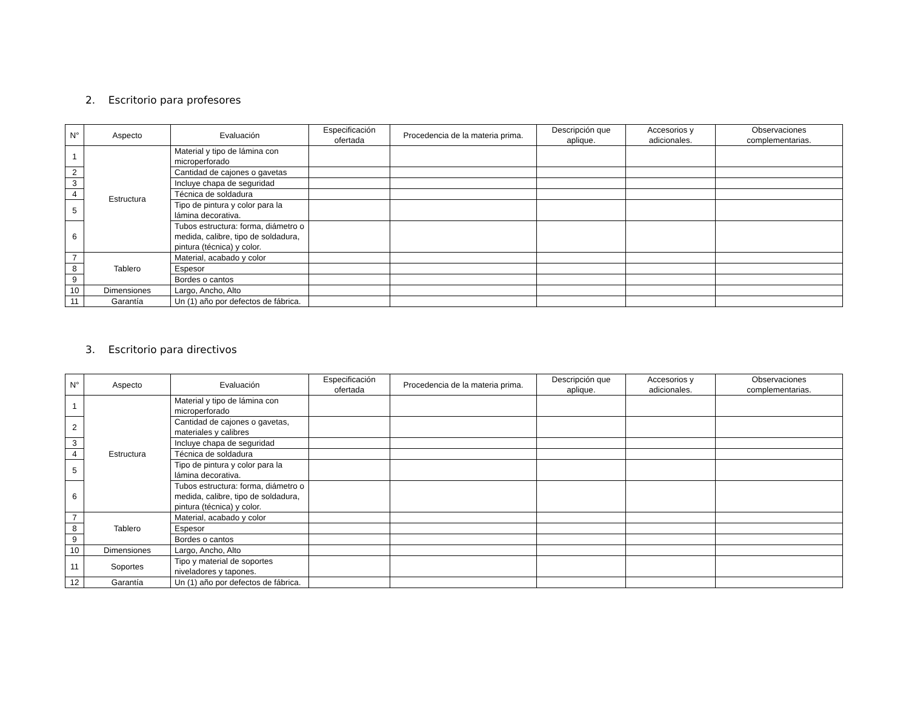2. Escritorio para profesores
| N° | Aspecto | Evaluación | Especificación ofertada | Procedencia de la materia prima. | Descripción que aplique. | Accesorios y adicionales. | Observaciones complementarias. |
| --- | --- | --- | --- | --- | --- | --- | --- |
| 1 | Estructura | Material y tipo de lámina con microperforado | | | | | |
| 2 | | Cantidad de cajones o gavetas | | | | | |
| 3 | | Incluye chapa de seguridad | | | | | |
| 4 | | Técnica de soldadura | | | | | |
| 5 | | Tipo de pintura y color para la lámina decorativa. | | | | | |
| 6 | | Tubos estructura: forma, diámetro o medida, calibre, tipo de soldadura, pintura (técnica) y color. | | | | | |
| 7 | Tablero | Material, acabado y color | | | | | |
| 8 | | Espesor | | | | | |
| 9 | | Bordes o cantos | | | | | |
| 10 | Dimensiones | Largo, Ancho, Alto | | | | | |
| 11 | Garantía | Un (1) año por defectos de fábrica. | | | | | |
3. Escritorio para directivos
| N° | Aspecto | Evaluación | Especificación ofertada | Procedencia de la materia prima. | Descripción que aplique. | Accesorios y adicionales. | Observaciones complementarias. |
| --- | --- | --- | --- | --- | --- | --- | --- |
| 1 | Estructura | Material y tipo de lámina con microperforado | | | | | |
| 2 | | Cantidad de cajones o gavetas, materiales y calibres | | | | | |
| 3 | | Incluye chapa de seguridad | | | | | |
| 4 | | Técnica de soldadura | | | | | |
| 5 | | Tipo de pintura y color para la lámina decorativa. | | | | | |
| 6 | | Tubos estructura: forma, diámetro o medida, calibre, tipo de soldadura, pintura (técnica) y color. | | | | | |
| 7 | Tablero | Material, acabado y color | | | | | |
| 8 | | Espesor | | | | | |
| 9 | | Bordes o cantos | | | | | |
| 10 | Dimensiones | Largo, Ancho, Alto | | | | | |
| 11 | Soportes | Tipo y material de soportes niveladores y tapones. | | | | | |
| 12 | Garantía | Un (1) año por defectos de fábrica. | | | | | |